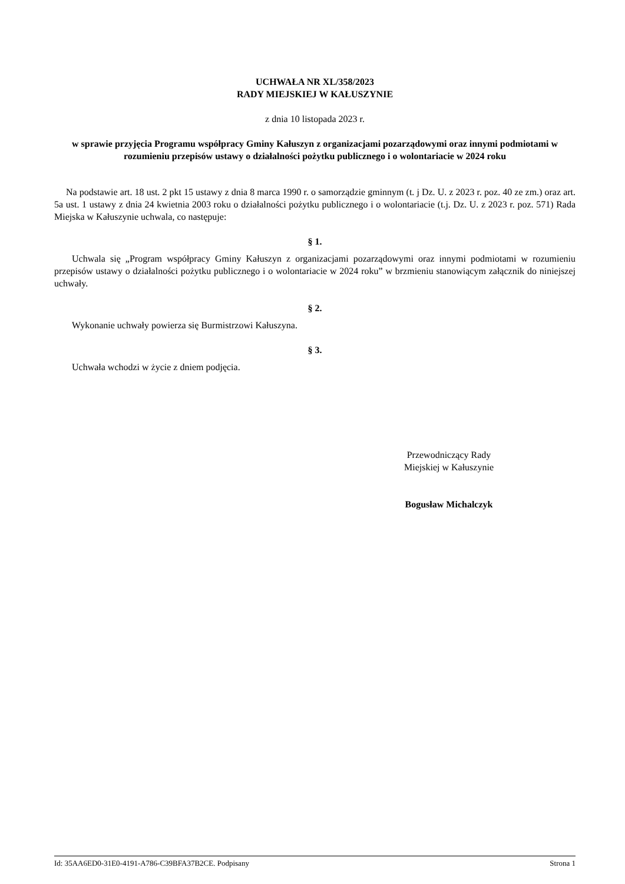UCHWAŁA NR XL/358/2023
RADY MIEJSKIEJ W KAŁUSZYNIE
z dnia 10 listopada 2023 r.
w sprawie przyjęcia Programu współpracy Gminy Kałuszyn z organizacjami pozarządowymi oraz innymi podmiotami w rozumieniu przepisów ustawy o działalności pożytku publicznego i o wolontariacie w 2024 roku
Na podstawie art. 18 ust. 2 pkt 15 ustawy z dnia 8 marca 1990 r. o samorządzie gminnym (t. j Dz. U. z 2023 r. poz. 40 ze zm.) oraz art. 5a ust. 1 ustawy z dnia 24 kwietnia 2003 roku o działalności pożytku publicznego i o wolontariacie (t.j. Dz. U. z 2023 r. poz. 571) Rada Miejska w Kałuszynie uchwala, co następuje:
§ 1.
Uchwala się „Program współpracy Gminy Kałuszyn z organizacjami pozarządowymi oraz innymi podmiotami w rozumieniu przepisów ustawy o działalności pożytku publicznego i o wolontariacie w 2024 roku” w brzmieniu stanowiącym załącznik do niniejszej uchwały.
§ 2.
Wykonanie uchwały powierza się Burmistrzowi Kałuszyna.
§ 3.
Uchwała wchodzi w życie z dniem podjęcia.
Przewodniczący Rady
Miejskiej w Kałuszynie
Bogusław Michalczyk
Id: 35AA6ED0-31E0-4191-A786-C39BFA37B2CE. Podpisany Strona 1